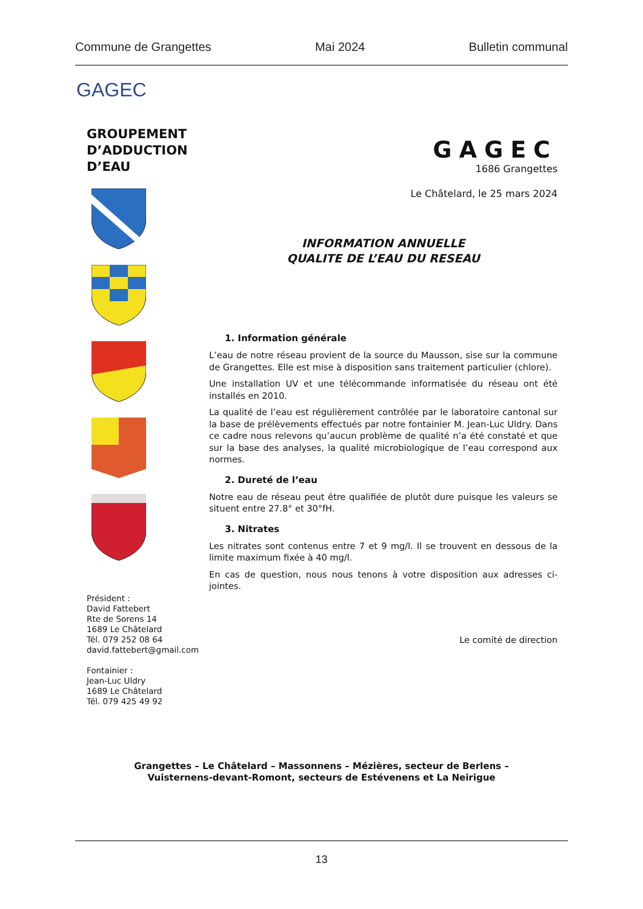Commune de Grangettes Mai 2024 Bulletin communal
GAGEC
GROUPEMENT
D’ADDUCTION
D’EAU
Président :
David Fattebert
Rte de Sorens 14
1689 Le Châtelard
Tél. 079 252 08 64
david.fattebert@gmail.com
Fontainier :
Jean-Luc Uldry
1689 Le Châtelard
Tél. 079 425 49 92
GAGEC
1686 Grangettes
Le Châtelard, le 25 mars 2024
INFORMATION ANNUELLE
QUALITE DE L’EAU DU RESEAU
1. Information générale
L’eau de notre réseau provient de la source du Mausson, sise sur la commune de Grangettes. Elle est mise à disposition sans traitement particulier (chlore).
Une installation UV et une télécommande informatisée du réseau ont été installés en 2010.
La qualité de l’eau est régulièrement contrôlée par le laboratoire cantonal sur la base de prélèvements effectués par notre fontainier M. Jean-Luc Uldry. Dans ce cadre nous relevons qu’aucun problème de qualité n’a été constaté et que sur la base des analyses, la qualité microbiologique de l’eau correspond aux normes.
2. Dureté de l’eau
Notre eau de réseau peut être qualifiée de plutôt dure puisque les valeurs se situent entre 27.8° et 30°fH.
3. Nitrates
Les nitrates sont contenus entre 7 et 9 mg/l. Il se trouvent en dessous de la limite maximum fixée à 40 mg/l.
En cas de question, nous nous tenons à votre disposition aux adresses ci-jointes.
Le comité de direction
Grangettes – Le Châtelard – Massonnens – Mézières, secteur de Berlens –
Vuisternens-devant-Romont, secteurs de Estévenens et La Neirigue
13